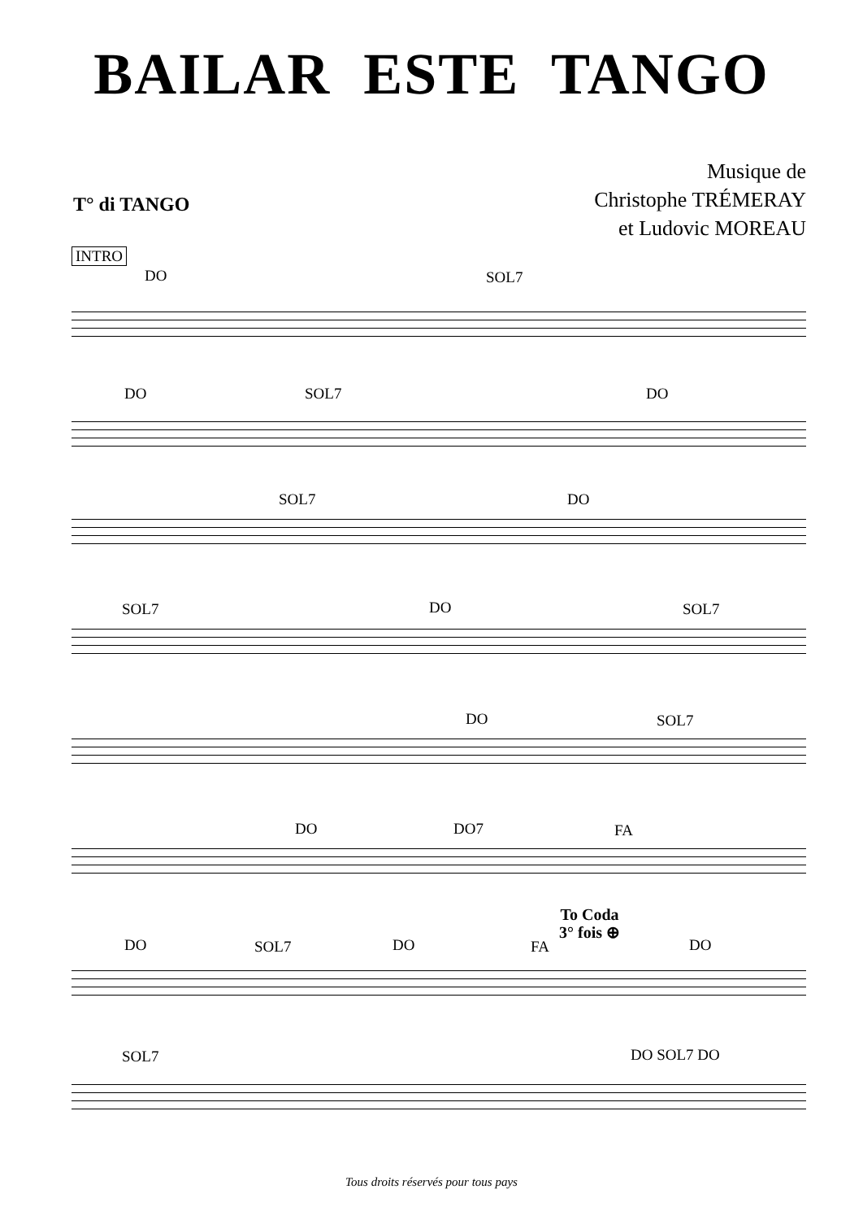BAILAR ESTE TANGO
Musique de
Christophe TRÉMERAY
et Ludovic MOREAU
T° di TANGO
INTRO
DO SOL7
DO SOL7 DO
SOL7 DO
SOL7 DO SOL7
DO SOL7
DO DO7 FA
To Coda
3° fois ⊕
DO SOL7 DO FA DO
SOL7 DO SOL7 DO
Tous droits réservés pour tous pays